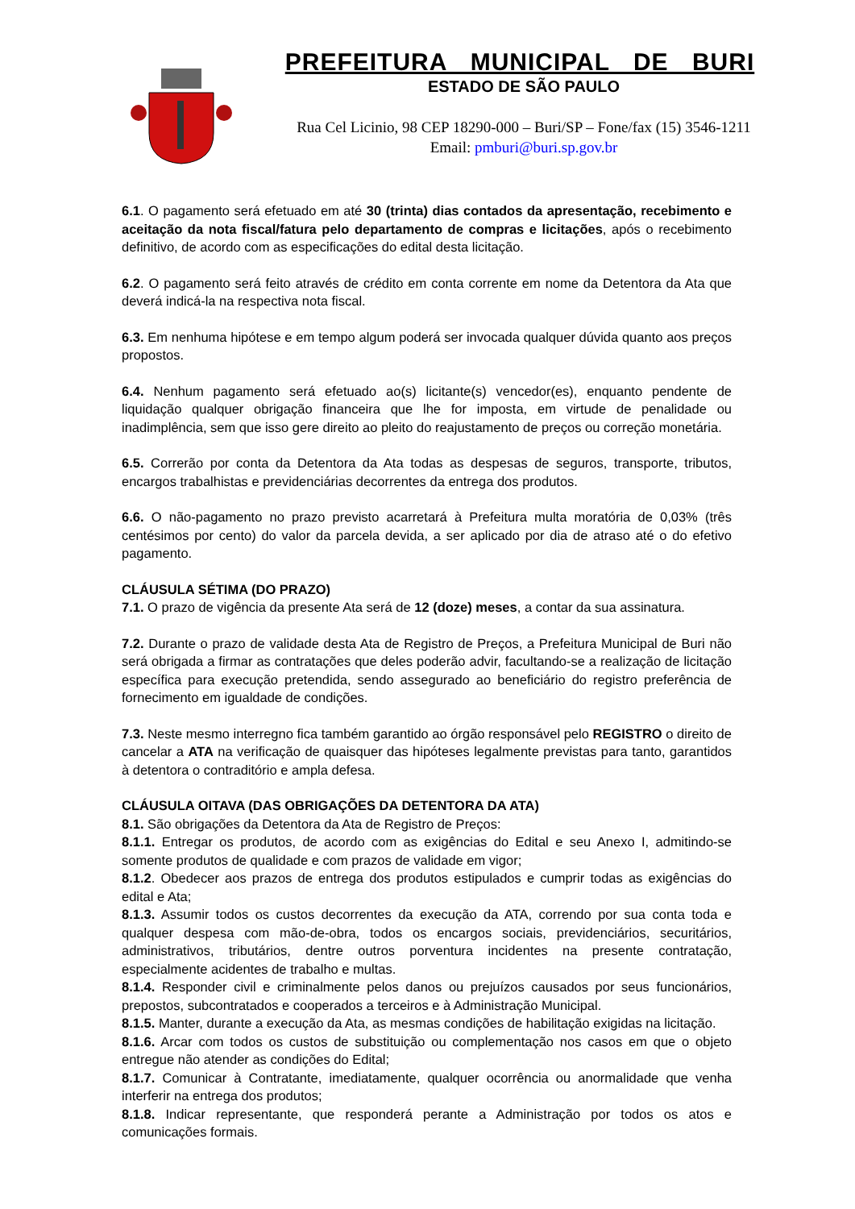PREFEITURA MUNICIPAL DE BURI
ESTADO DE SÃO PAULO
Rua Cel Licinio, 98 CEP 18290-000 – Buri/SP – Fone/fax (15) 3546-1211
Email: pmburi@buri.sp.gov.br
6.1. O pagamento será efetuado em até 30 (trinta) dias contados da apresentação, recebimento e aceitação da nota fiscal/fatura pelo departamento de compras e licitações, após o recebimento definitivo, de acordo com as especificações do edital desta licitação.
6.2. O pagamento será feito através de crédito em conta corrente em nome da Detentora da Ata que deverá indicá-la na respectiva nota fiscal.
6.3. Em nenhuma hipótese e em tempo algum poderá ser invocada qualquer dúvida quanto aos preços propostos.
6.4. Nenhum pagamento será efetuado ao(s) licitante(s) vencedor(es), enquanto pendente de liquidação qualquer obrigação financeira que lhe for imposta, em virtude de penalidade ou inadimplência, sem que isso gere direito ao pleito do reajustamento de preços ou correção monetária.
6.5. Correrão por conta da Detentora da Ata todas as despesas de seguros, transporte, tributos, encargos trabalhistas e previdenciárias decorrentes da entrega dos produtos.
6.6. O não-pagamento no prazo previsto acarretará à Prefeitura multa moratória de 0,03% (três centésimos por cento) do valor da parcela devida, a ser aplicado por dia de atraso até o do efetivo pagamento.
CLÁUSULA SÉTIMA (DO PRAZO)
7.1. O prazo de vigência da presente Ata será de 12 (doze) meses, a contar da sua assinatura.
7.2. Durante o prazo de validade desta Ata de Registro de Preços, a Prefeitura Municipal de Buri não será obrigada a firmar as contratações que deles poderão advir, facultando-se a realização de licitação específica para execução pretendida, sendo assegurado ao beneficiário do registro preferência de fornecimento em igualdade de condições.
7.3. Neste mesmo interregno fica também garantido ao órgão responsável pelo REGISTRO o direito de cancelar a ATA na verificação de quaisquer das hipóteses legalmente previstas para tanto, garantidos à detentora o contraditório e ampla defesa.
CLÁUSULA OITAVA (DAS OBRIGAÇÕES DA DETENTORA DA ATA)
8.1. São obrigações da Detentora da Ata de Registro de Preços:
8.1.1. Entregar os produtos, de acordo com as exigências do Edital e seu Anexo I, admitindo-se somente produtos de qualidade e com prazos de validade em vigor;
8.1.2. Obedecer aos prazos de entrega dos produtos estipulados e cumprir todas as exigências do edital e Ata;
8.1.3. Assumir todos os custos decorrentes da execução da ATA, correndo por sua conta toda e qualquer despesa com mão-de-obra, todos os encargos sociais, previdenciários, securitários, administrativos, tributários, dentre outros porventura incidentes na presente contratação, especialmente acidentes de trabalho e multas.
8.1.4. Responder civil e criminalmente pelos danos ou prejuízos causados por seus funcionários, prepostos, subcontratados e cooperados a terceiros e à Administração Municipal.
8.1.5. Manter, durante a execução da Ata, as mesmas condições de habilitação exigidas na licitação.
8.1.6. Arcar com todos os custos de substituição ou complementação nos casos em que o objeto entregue não atender as condições do Edital;
8.1.7. Comunicar à Contratante, imediatamente, qualquer ocorrência ou anormalidade que venha interferir na entrega dos produtos;
8.1.8. Indicar representante, que responderá perante a Administração por todos os atos e comunicações formais.